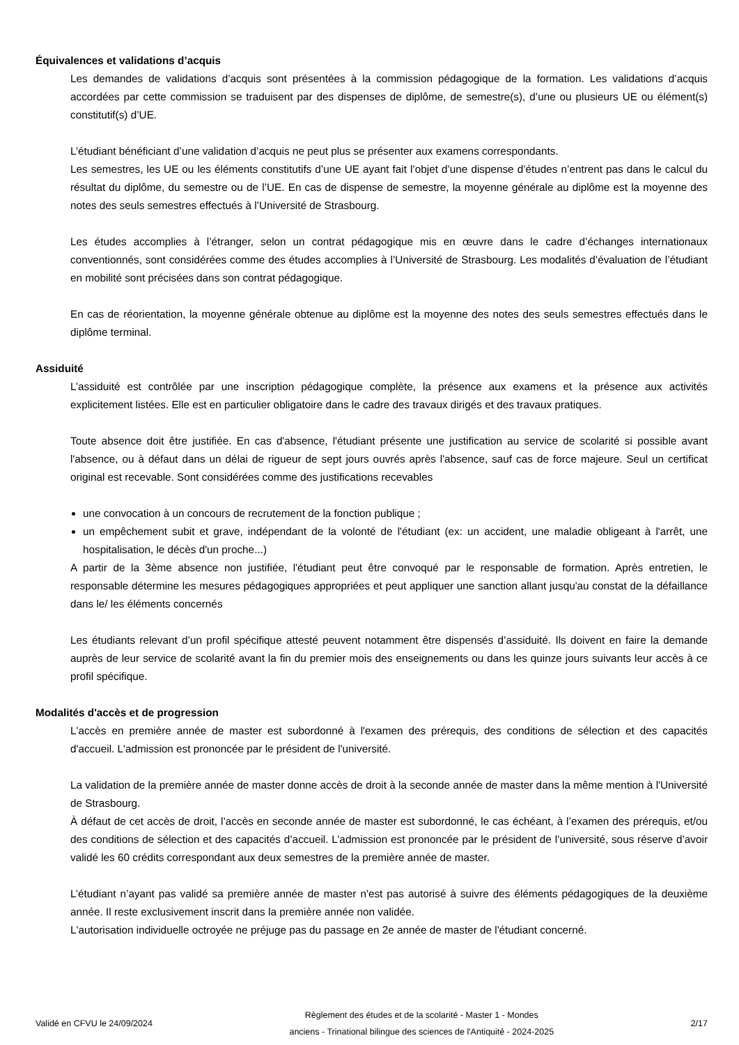Équivalences et validations d’acquis
Les demandes de validations d’acquis sont présentées à la commission pédagogique de la formation. Les validations d’acquis accordées par cette commission se traduisent par des dispenses de diplôme, de semestre(s), d’une ou plusieurs UE ou élément(s) constitutif(s) d’UE.
L’étudiant bénéficiant d’une validation d’acquis ne peut plus se présenter aux examens correspondants.
Les semestres, les UE ou les éléments constitutifs d’une UE ayant fait l’objet d’une dispense d’études n’entrent pas dans le calcul du résultat du diplôme, du semestre ou de l’UE. En cas de dispense de semestre, la moyenne générale au diplôme est la moyenne des notes des seuls semestres effectués à l’Université de Strasbourg.
Les études accomplies à l’étranger, selon un contrat pédagogique mis en œuvre dans le cadre d’échanges internationaux conventionnés, sont considérées comme des études accomplies à l’Université de Strasbourg. Les modalités d’évaluation de l’étudiant en mobilité sont précisées dans son contrat pédagogique.
En cas de réorientation, la moyenne générale obtenue au diplôme est la moyenne des notes des seuls semestres effectués dans le diplôme terminal.
Assiduité
L’assiduité est contrôlée par une inscription pédagogique complète, la présence aux examens et la présence aux activités explicitement listées. Elle est en particulier obligatoire dans le cadre des travaux dirigés et des travaux pratiques.
Toute absence doit être justifiée. En cas d'absence, l'étudiant présente une justification au service de scolarité si possible avant l'absence, ou à défaut dans un délai de rigueur de sept jours ouvrés après l'absence, sauf cas de force majeure. Seul un certificat original est recevable. Sont considérées comme des justifications recevables
une convocation à un concours de recrutement de la fonction publique ;
un empêchement subit et grave, indépendant de la volonté de l'étudiant (ex: un accident, une maladie obligeant à l'arrêt, une hospitalisation, le décès d'un proche...)
A partir de la 3ème absence non justifiée, l'étudiant peut être convoqué par le responsable de formation. Après entretien, le responsable détermine les mesures pédagogiques appropriées et peut appliquer une sanction allant jusqu'au constat de la défaillance dans le/ les éléments concernés
Les étudiants relevant d’un profil spécifique attesté peuvent notamment être dispensés d’assiduité. Ils doivent en faire la demande auprès de leur service de scolarité avant la fin du premier mois des enseignements ou dans les quinze jours suivants leur accès à ce profil spécifique.
Modalités d'accès et de progression
L'accès en première année de master est subordonné à l'examen des prérequis, des conditions de sélection et des capacités d'accueil. L'admission est prononcée par le président de l'université.
La validation de la première année de master donne accès de droit à la seconde année de master dans la même mention à l'Université de Strasbourg.
À défaut de cet accès de droit, l’accès en seconde année de master est subordonné, le cas échéant, à l’examen des prérequis, et/ou des conditions de sélection et des capacités d’accueil. L’admission est prononcée par le président de l’université, sous réserve d’avoir validé les 60 crédits correspondant aux deux semestres de la première année de master.
L’étudiant n’ayant pas validé sa première année de master n'est pas autorisé à suivre des éléments pédagogiques de la deuxième année. Il reste exclusivement inscrit dans la première année non validée.
L'autorisation individuelle octroyée ne préjuge pas du passage en 2e année de master de l'étudiant concerné.
Validé en CFVU le 24/09/2024
Règlement des études et de la scolarité - Master 1 - Mondes
anciens - Trinational bilingue des sciences de l'Antiquité - 2024-2025
2/17